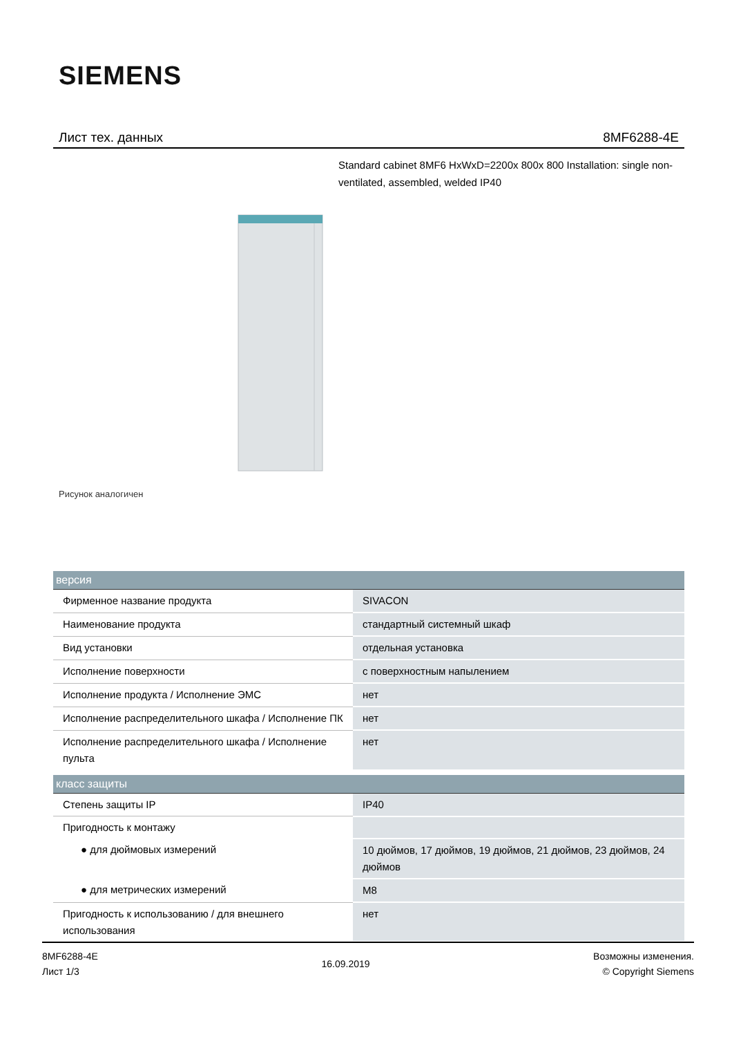SIEMENS
Лист тех. данных 8MF6288-4E
Standard cabinet 8MF6 HxWxD=2200x 800x 800 Installation: single non-ventilated, assembled, welded IP40
Рисунок аналогичен
| версия | |
| --- | --- |
| Фирменное название продукта | SIVACON |
| Наименование продукта | стандартный системный шкаф |
| Вид установки | отдельная установка |
| Исполнение поверхности | с поверхностным напылением |
| Исполнение продукта / Исполнение ЭМС | нет |
| Исполнение распределительного шкафа / Исполнение ПК | нет |
| Исполнение распределительного шкафа / Исполнение пульта | нет |
| класс защиты | |
| Степень защиты IP | IP40 |
| Пригодность к монтажу | |
| ● для дюймовых измерений | 10 дюймов, 17 дюймов, 19 дюймов, 21 дюймов, 23 дюймов, 24 дюймов |
| ● для метрических измерений | M8 |
| Пригодность к использованию / для внешнего использования | нет |
8MF6288-4E
Лист 1/3
16.09.2019
Возможны изменения.
© Copyright Siemens